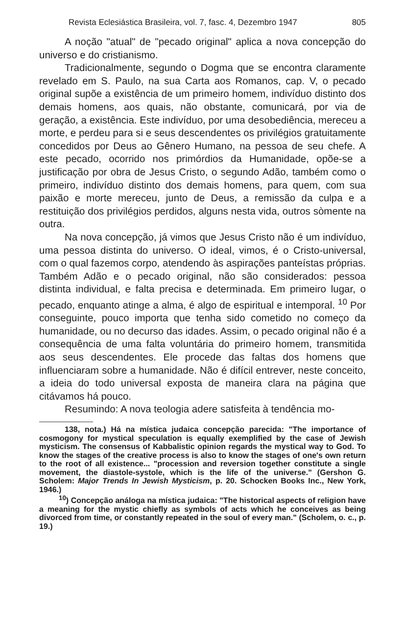Revista Eclesiástica Brasileira, vol. 7, fasc. 4, Dezembro 1947 805
A noção "atual" de "pecado original" aplica a nova concepção do universo e do cristianismo.
Tradicionalmente, segundo o Dogma que se encontra claramente revelado em S. Paulo, na sua Carta aos Romanos, cap. V, o pecado original supõe a existência de um primeiro homem, indivíduo distinto dos demais homens, aos quais, não obstante, comunicará, por via de geração, a existência. Este indivíduo, por uma desobediência, mereceu a morte, e perdeu para si e seus descendentes os privilégios gratuitamente concedidos por Deus ao Gênero Humano, na pessoa de seu chefe. A este pecado, ocorrido nos primórdios da Humanidade, opõe-se a justificação por obra de Jesus Cristo, o segundo Adão, também como o primeiro, indivíduo distinto dos demais homens, para quem, com sua paixão e morte mereceu, junto de Deus, a remissão da culpa e a restituição dos privilégios perdidos, alguns nesta vida, outros sòmente na outra.
Na nova concepção, já vimos que Jesus Cristo não é um indivíduo, uma pessoa distinta do universo. O ideal, vimos, é o Cristo-universal, com o qual fazemos corpo, atendendo às aspirações panteístas próprias. Também Adão e o pecado original, não são considerados: pessoa distinta individual, e falta precisa e determinada. Em primeiro lugar, o pecado, enquanto atinge a alma, é algo de espiritual e intemporal. <sup>10</sup> Por conseguinte, pouco importa que tenha sido cometido no começo da humanidade, ou no decurso das idades. Assim, o pecado original não é a consequência de uma falta voluntária do primeiro homem, transmitida aos seus descendentes. Ele procede das faltas dos homens que influenciaram sobre a humanidade. Não é difícil entrever, neste conceito, a ideia do todo universal exposta de maneira clara na página que citávamos há pouco.
Resumindo: A nova teologia adere satisfeita à tendência mo-
138, nota.) Há na mística judaica concepção parecida: "The importance of cosmogony for mystical speculation is equally exemplified by the case of Jewish mysticism. The consensus of Kabbalistic opinion regards the mystical way to God. To know the stages of the creative process is also to know the stages of one's own return to the root of all existence... "procession and reversion together constitute a single movement, the diastole-systole, which is the life of the universe." (Gershon G. Scholem: Major Trends In Jewish Mysticism, p. 20. Schocken Books Inc., New York, 1946.)
<sup>10</sup>) Concepção análoga na mística judaica: "The historical aspects of religion have a meaning for the mystic chiefly as symbols of acts which he conceives as being divorced from time, or constantly repeated in the soul of every man." (Scholem, o. c., p. 19.)